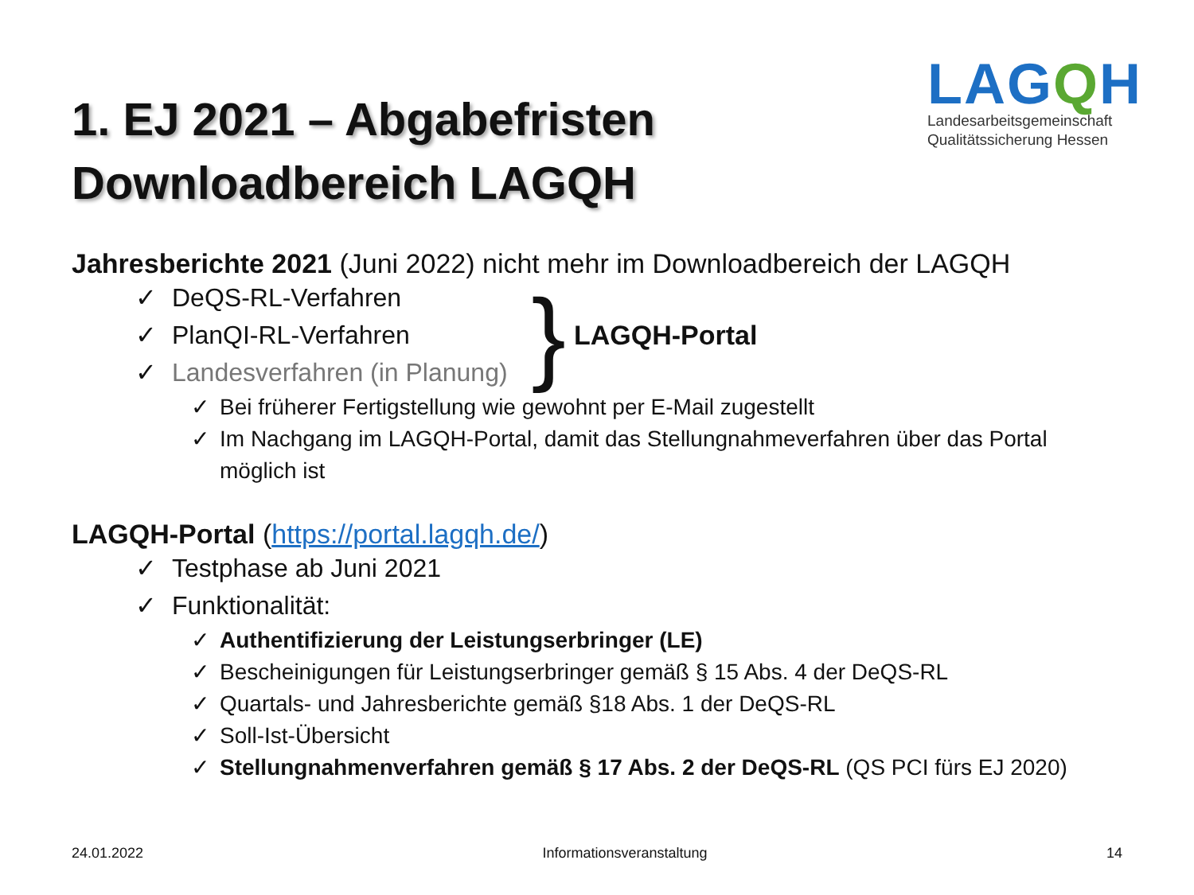1. EJ 2021 – Abgabefristen
Downloadbereich LAGQH
LAGQH
Landesarbeitsgemeinschaft
Qualitätssicherung Hessen
Jahresberichte 2021 (Juni 2022) nicht mehr im Downloadbereich der LAGQH
✓ DeQS-RL-Verfahren
✓ PlanQI-RL-Verfahren
✓ Landesverfahren (in Planung)
} LAGQH-Portal
✓ Bei früherer Fertigstellung wie gewohnt per E-Mail zugestellt
✓ Im Nachgang im LAGQH-Portal, damit das Stellungnahmeverfahren über das Portal
möglich ist
LAGQH-Portal (https://portal.lagqh.de/)
✓ Testphase ab Juni 2021
✓ Funktionalität:
✓ Authentifizierung der Leistungserbringer (LE)
✓ Bescheinigungen für Leistungserbringer gemäß § 15 Abs. 4 der DeQS-RL
✓ Quartals- und Jahresberichte gemäß §18 Abs. 1 der DeQS-RL
✓ Soll-Ist-Übersicht
✓ Stellungnahmenverfahren gemäß § 17 Abs. 2 der DeQS-RL (QS PCI fürs EJ 2020)
24.01.2022 Informationsveranstaltung 14